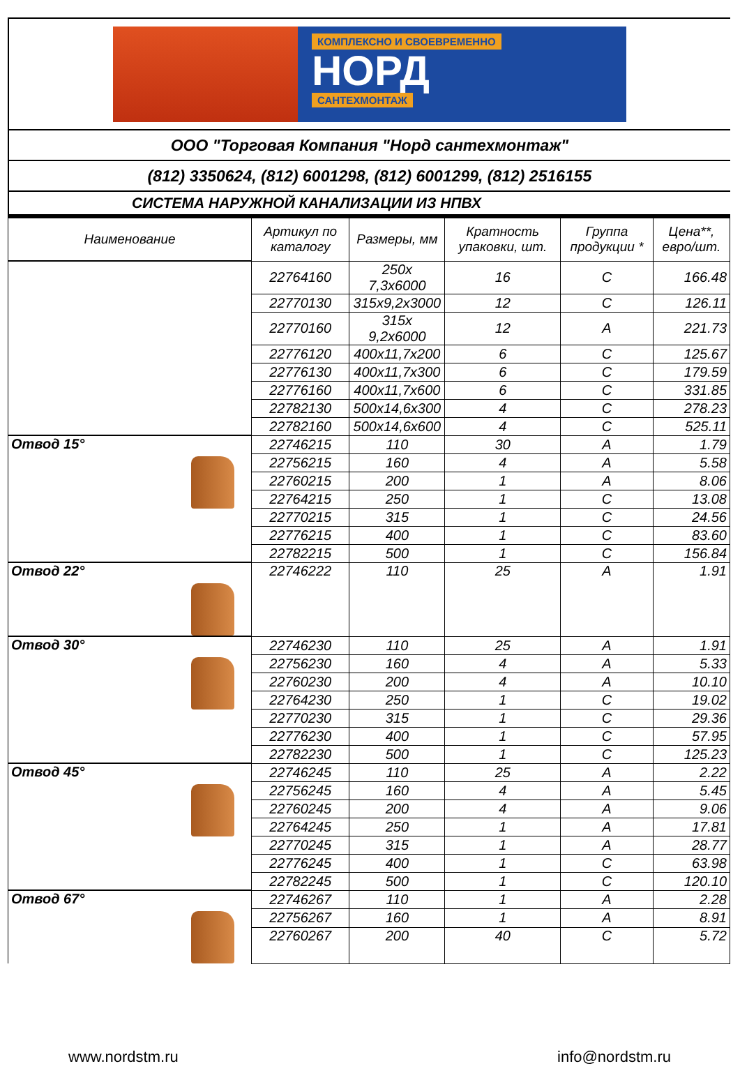КОМПЛЕКСНО И СВОЕВРЕМЕННО
НОРД
САНТЕХМОНТАЖ
ООО "Торговая Компания "Норд сантехмонтаж"
(812) 3350624, (812) 6001298, (812) 6001299, (812) 2516155
СИСТЕМА НАРУЖНОЙ КАНАЛИЗАЦИИ ИЗ НПВХ
| Наименование | Артикул по каталогу | Размеры, мм | Кратность упаковки, шт. | Группа продукции * | Цена**, евро/шт. |
| --- | --- | --- | --- | --- | --- |
| | 22764160 | 250х 7,3х6000 | 16 | C | 166.48 |
| | 22770130 | 315х9,2х3000 | 12 | C | 126.11 |
| | 22770160 | 315х 9,2х6000 | 12 | A | 221.73 |
| | 22776120 | 400х11,7х200 | 6 | C | 125.67 |
| | 22776130 | 400х11,7х300 | 6 | C | 179.59 |
| | 22776160 | 400х11,7х600 | 6 | C | 331.85 |
| | 22782130 | 500х14,6х300 | 4 | C | 278.23 |
| | 22782160 | 500х14,6х600 | 4 | C | 525.11 |
| Отвод 15° | 22746215 | 110 | 30 | A | 1.79 |
| | 22756215 | 160 | 4 | A | 5.58 |
| | 22760215 | 200 | 1 | A | 8.06 |
| | 22764215 | 250 | 1 | C | 13.08 |
| | 22770215 | 315 | 1 | C | 24.56 |
| | 22776215 | 400 | 1 | C | 83.60 |
| | 22782215 | 500 | 1 | C | 156.84 |
| Отвод 22° | 22746222 | 110 | 25 | A | 1.91 |
| Отвод 30° | 22746230 | 110 | 25 | A | 1.91 |
| | 22756230 | 160 | 4 | A | 5.33 |
| | 22760230 | 200 | 4 | A | 10.10 |
| | 22764230 | 250 | 1 | C | 19.02 |
| | 22770230 | 315 | 1 | C | 29.36 |
| | 22776230 | 400 | 1 | C | 57.95 |
| | 22782230 | 500 | 1 | C | 125.23 |
| Отвод 45° | 22746245 | 110 | 25 | A | 2.22 |
| | 22756245 | 160 | 4 | A | 5.45 |
| | 22760245 | 200 | 4 | A | 9.06 |
| | 22764245 | 250 | 1 | A | 17.81 |
| | 22770245 | 315 | 1 | A | 28.77 |
| | 22776245 | 400 | 1 | C | 63.98 |
| | 22782245 | 500 | 1 | C | 120.10 |
| Отвод 67° | 22746267 | 110 | 1 | A | 2.28 |
| | 22756267 | 160 | 1 | A | 8.91 |
| | 22760267 | 200 | 40 | C | 5.72 |
www.nordstm.ru info@nordstm.ru